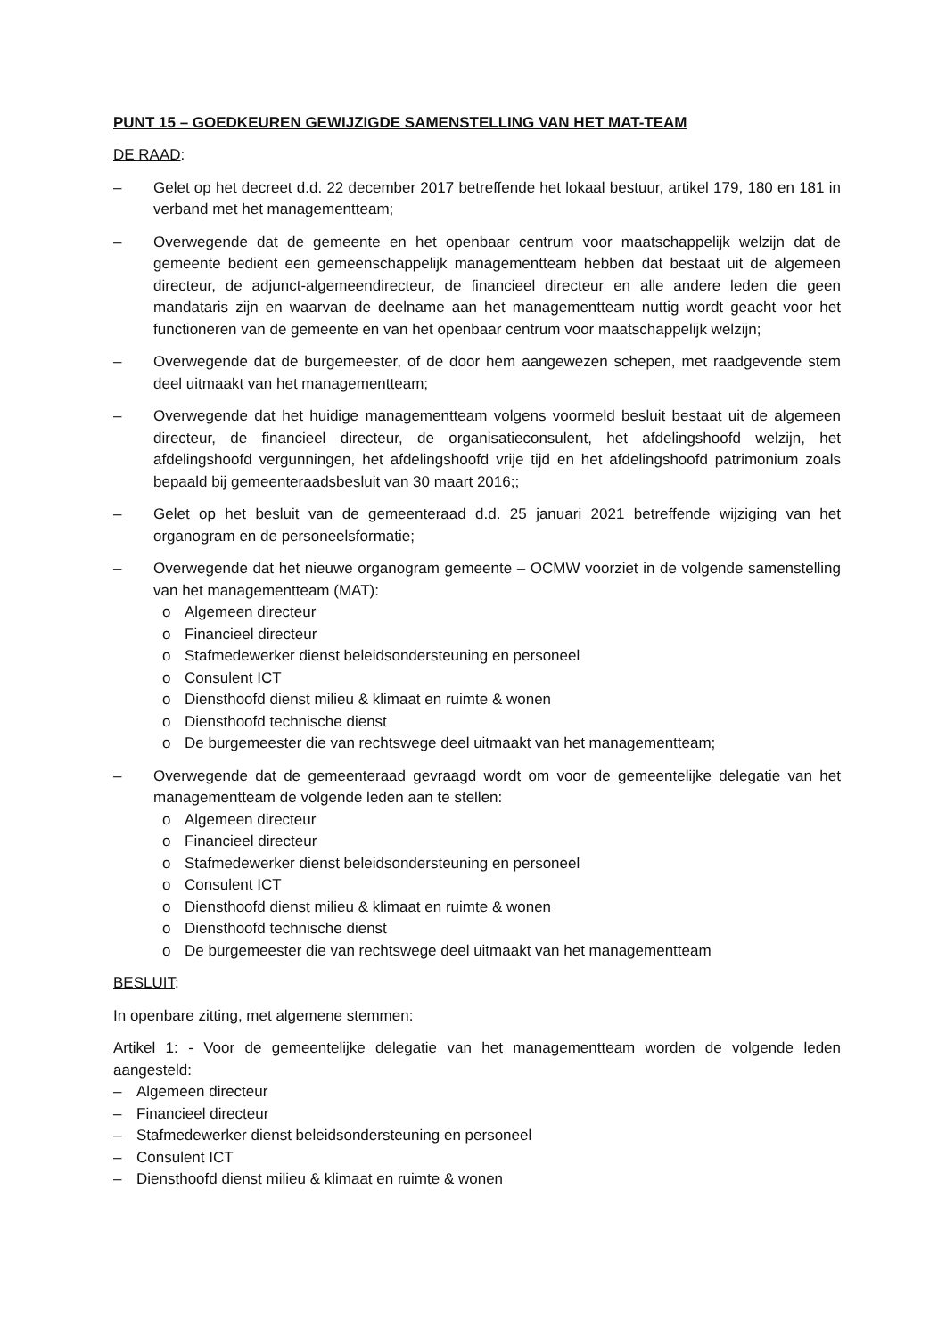PUNT 15 – GOEDKEUREN GEWIJZIGDE SAMENSTELLING VAN HET MAT-TEAM
DE RAAD:
– Gelet op het decreet d.d. 22 december 2017 betreffende het lokaal bestuur, artikel 179, 180 en 181 in verband met het managementteam;
– Overwegende dat de gemeente en het openbaar centrum voor maatschappelijk welzijn dat de gemeente bedient een gemeenschappelijk managementteam hebben dat bestaat uit de algemeen directeur, de adjunct-algemeendirecteur, de financieel directeur en alle andere leden die geen mandataris zijn en waarvan de deelname aan het managementteam nuttig wordt geacht voor het functioneren van de gemeente en van het openbaar centrum voor maatschappelijk welzijn;
– Overwegende dat de burgemeester, of de door hem aangewezen schepen, met raadgevende stem deel uitmaakt van het managementteam;
– Overwegende dat het huidige managementteam volgens voormeld besluit bestaat uit de algemeen directeur, de financieel directeur, de organisatieconsulent, het afdelingshoofd welzijn, het afdelingshoofd vergunningen, het afdelingshoofd vrije tijd en het afdelingshoofd patrimonium zoals bepaald bij gemeenteraadsbesluit van 30 maart 2016;;
– Gelet op het besluit van de gemeenteraad d.d. 25 januari 2021 betreffende wijziging van het organogram en de personeelsformatie;
– Overwegende dat het nieuwe organogram gemeente – OCMW voorziet in de volgende samenstelling van het managementteam (MAT):
o Algemeen directeur
o Financieel directeur
o Stafmedewerker dienst beleidsondersteuning en personeel
o Consulent ICT
o Diensthoofd dienst milieu & klimaat en ruimte & wonen
o Diensthoofd technische dienst
o De burgemeester die van rechtswege deel uitmaakt van het managementteam;
– Overwegende dat de gemeenteraad gevraagd wordt om voor de gemeentelijke delegatie van het managementteam de volgende leden aan te stellen:
o Algemeen directeur
o Financieel directeur
o Stafmedewerker dienst beleidsondersteuning en personeel
o Consulent ICT
o Diensthoofd dienst milieu & klimaat en ruimte & wonen
o Diensthoofd technische dienst
o De burgemeester die van rechtswege deel uitmaakt van het managementteam
BESLUIT:
In openbare zitting, met algemene stemmen:
Artikel 1: - Voor de gemeentelijke delegatie van het managementteam worden de volgende leden aangesteld:
– Algemeen directeur
– Financieel directeur
– Stafmedewerker dienst beleidsondersteuning en personeel
– Consulent ICT
– Diensthoofd dienst milieu & klimaat en ruimte & wonen